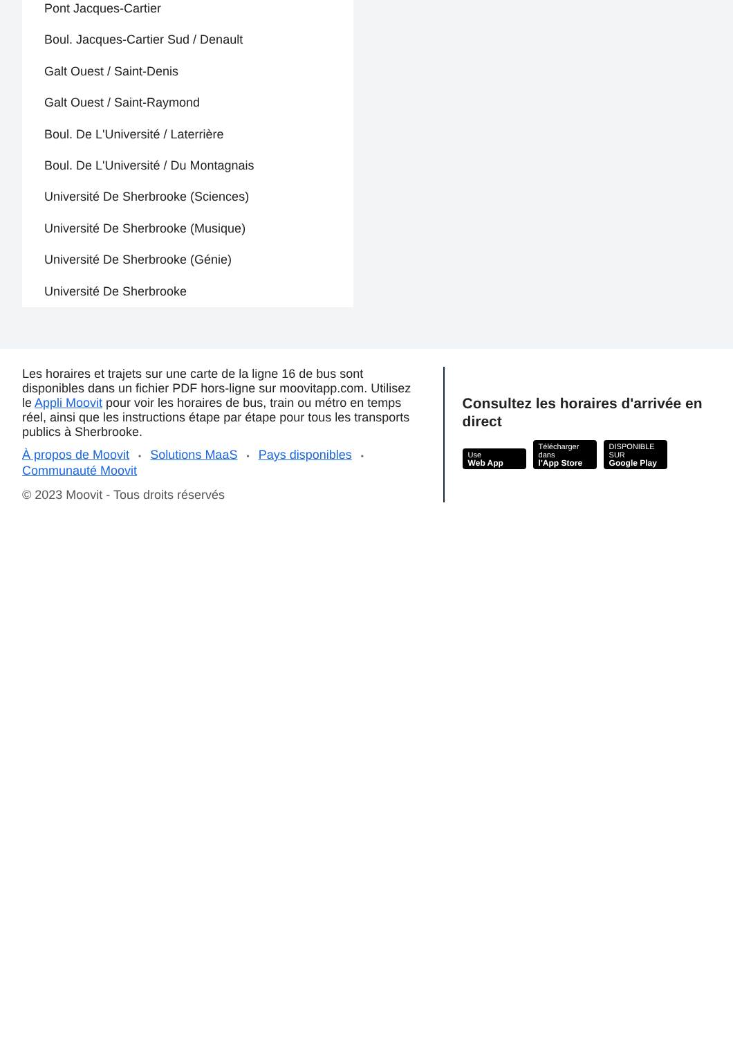Pont Jacques-Cartier
Boul. Jacques-Cartier Sud / Denault
Galt Ouest / Saint-Denis
Galt Ouest / Saint-Raymond
Boul. De L'Université / Laterrière
Boul. De L'Université / Du Montagnais
Université De Sherbrooke (Sciences)
Université De Sherbrooke (Musique)
Université De Sherbrooke (Génie)
Université De Sherbrooke
Les horaires et trajets sur une carte de la ligne 16 de bus sont disponibles dans un fichier PDF hors-ligne sur moovitapp.com. Utilisez le Appli Moovit pour voir les horaires de bus, train ou métro en temps réel, ainsi que les instructions étape par étape pour tous les transports publics à Sherbrooke.
À propos de Moovit • Solutions MaaS • Pays disponibles • Communauté Moovit
© 2023 Moovit - Tous droits réservés
Consultez les horaires d'arrivée en direct
Use
Web App Télécharger dans
l'App Store DISPONIBLE SUR
Google Play